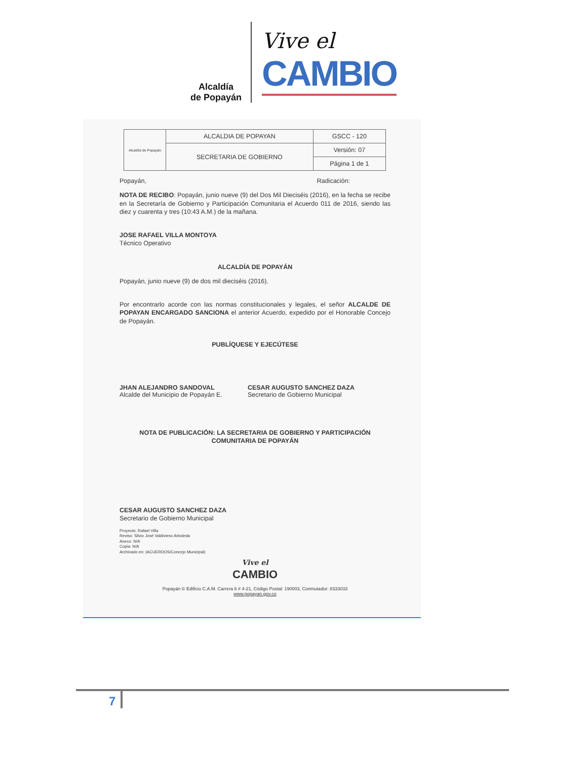Alcaldía
de Popayán
Vive el
CAMBIO
| Alcaldía de Popayán | ALCALDIA DE POPAYAN | GSCC - 120 |
| | SECRETARIA DE GOBIERNO | Versión: 07 |
| | | Página 1 de 1 |
Popayán, Radicación:
NOTA DE RECIBO: Popayán, junio nueve (9) del Dos Mil Dieciséis (2016), en la fecha se recibe en la Secretaría de Gobierno y Participación Comunitaria el Acuerdo 011 de 2016, siendo las diez y cuarenta y tres (10:43 A.M.) de la mañana.
JOSE RAFAEL VILLA MONTOYA
Técnico Operativo
ALCALDÍA DE POPAYÁN
Popayán, junio nueve (9) de dos mil dieciséis (2016).
Por encontrarlo acorde con las normas constitucionales y legales, el señor ALCALDE DE POPAYAN ENCARGADO SANCIONA el anterior Acuerdo, expedido por el Honorable Concejo de Popayán.
PUBLÍQUESE Y EJECÚTESE
JHAN ALEJANDRO SANDOVAL
Alcalde del Municipio de Popayán E.
CESAR AUGUSTO SANCHEZ DAZA
Secretario de Gobierno Municipal
NOTA DE PUBLICACIÓN: LA SECRETARIA DE GOBIERNO Y PARTICIPACIÓN COMUNITARIA DE POPAYÁN
CESAR AUGUSTO SANCHEZ DAZA
Secretario de Gobierno Municipal
Proyecto: Rafael Villa
Reviso: Silvio José Valdivieso Arboleda
Anexo: N/A
Copia: N/A
Archivado en: (ACUERDOS/Concejo Municipal)
Vive el
CAMBIO
Popayán © Edificio C.A.M. Carrera 6 # 4-21, Código Postal: 190003, Conmutador: 8333033
www.popayan.gov.co
7